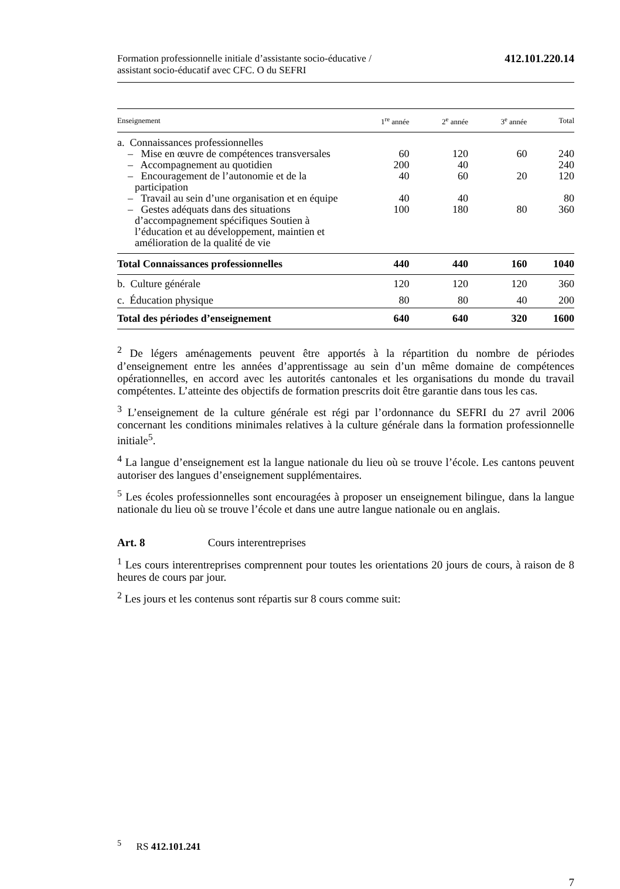Formation professionnelle initiale d’assistante socio-éducative /
assistant socio-éducatif avec CFC. O du SEFRI
412.101.220.14
| Enseignement | 1<sup>re</sup> année | 2<sup>e</sup> année | 3<sup>e</sup> année | Total |
| --- | --- | --- | --- | --- |
| a. Connaissances professionnelles | | | | |
| – Mise en œuvre de compétences transversales | 60 | 120 | 60 | 240 |
| – Accompagnement au quotidien | 200 | 40 | | 240 |
| – Encouragement de l’autonomie et de la participation | 40 | 60 | 20 | 120 |
| – Travail au sein d’une organisation et en équipe | 40 | 40 | | 80 |
| – Gestes adéquats dans des situa­tions d’accompagnement spéci­fiques Soutien à l’éducation et au développement, maintien et amé­lioration de la qualité de vie | 100 | 180 | 80 | 360 |
| Total Connaissances professionnelles | 440 | 440 | 160 | 1040 |
| b. Culture générale | 120 | 120 | 120 | 360 |
| c. Éducation physique | 80 | 80 | 40 | 200 |
| Total des périodes d’enseignement | 640 | 640 | 320 | 1600 |
<sup>2</sup> De légers aménagements peuvent être apportés à la répartition du nombre de périodes d’enseignement entre les années d’apprentissage au sein d’un même domaine de compétences opérationnelles, en accord avec les autorités cantonales et les organisations du monde du travail compétentes. L’atteinte des objectifs de formation prescrits doit être garantie dans tous les cas.
<sup>3</sup> L’enseignement de la culture générale est régi par l’ordonnance du SEFRI du 27 avril 2006 concernant les conditions minimales relatives à la culture générale dans la formation professionnelle initiale<sup>5</sup>.
<sup>4</sup> La langue d’enseignement est la langue nationale du lieu où se trouve l’école. Les cantons peuvent autoriser des langues d’enseignement supplémentaires.
<sup>5</sup> Les écoles professionnelles sont encouragées à proposer un enseignement bilingue, dans la langue nationale du lieu où se trouve l’école et dans une autre langue nationale ou en anglais.
Art. 8 Cours interentreprises
<sup>1</sup> Les cours interentreprises comprennent pour toutes les orientations 20 jours de cours, à raison de 8 heures de cours par jour.
<sup>2</sup> Les jours et les contenus sont répartis sur 8 cours comme suit:
<sup>5</sup> RS 412.101.241
7